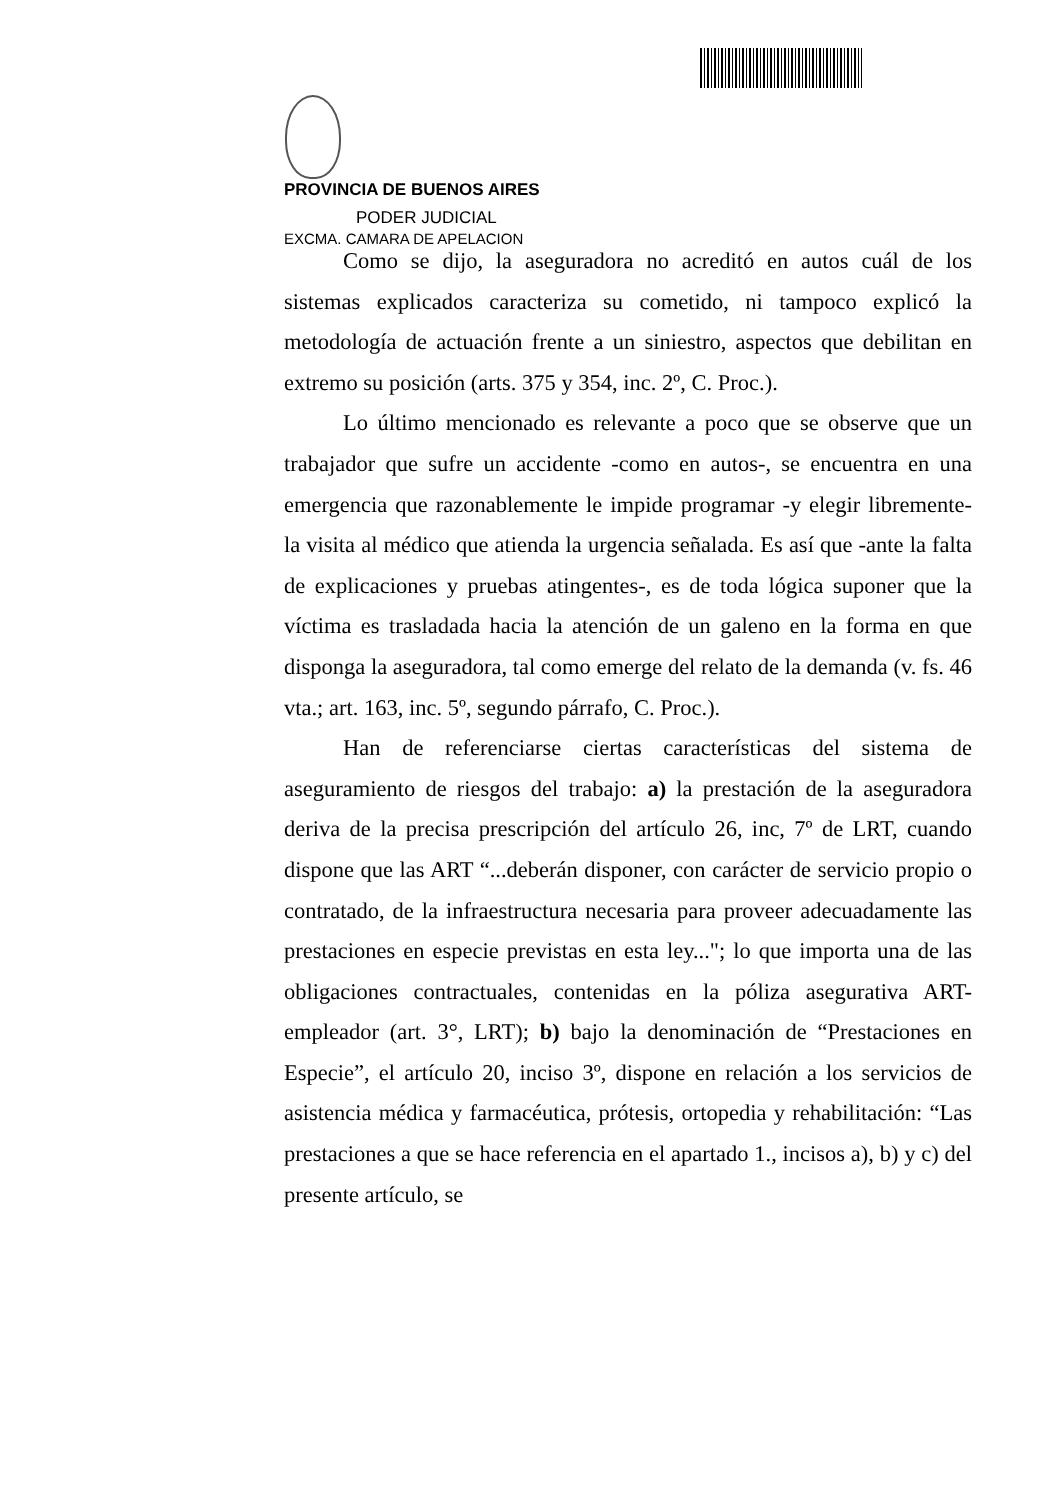PROVINCIA DE BUENOS AIRES
PODER JUDICIAL
EXCMA. CAMARA DE APELACION
Como se dijo, la aseguradora no acreditó en autos cuál de los sistemas explicados caracteriza su cometido, ni tampoco explicó la metodología de actuación frente a un siniestro, aspectos que debilitan en extremo su posición (arts. 375 y 354, inc. 2º, C. Proc.).
Lo último mencionado es relevante a poco que se observe que un trabajador que sufre un accidente -como en autos-, se encuentra en una emergencia que razonablemente le impide programar -y elegir libremente- la visita al médico que atienda la urgencia señalada. Es así que -ante la falta de explicaciones y pruebas atingentes-, es de toda lógica suponer que la víctima es trasladada hacia la atención de un galeno en la forma en que disponga la aseguradora, tal como emerge del relato de la demanda (v. fs. 46 vta.; art. 163, inc. 5º, segundo párrafo, C. Proc.).
Han de referenciarse ciertas características del sistema de aseguramiento de riesgos del trabajo: a) la prestación de la aseguradora deriva de la precisa prescripción del artículo 26, inc, 7º de LRT, cuando dispone que las ART “...deberán disponer, con carácter de servicio propio o contratado, de la infraestructura necesaria para proveer adecuadamente las prestaciones en especie previstas en esta ley..."; lo que importa una de las obligaciones contractuales, contenidas en la póliza asegurativa ART-empleador (art. 3°, LRT); b) bajo la denominación de “Prestaciones en Especie”, el artículo 20, inciso 3º, dispone en relación a los servicios de asistencia médica y farmacéutica, prótesis, ortopedia y rehabilitación: “Las prestaciones a que se hace referencia en el apartado 1., incisos a), b) y c) del presente artículo, se